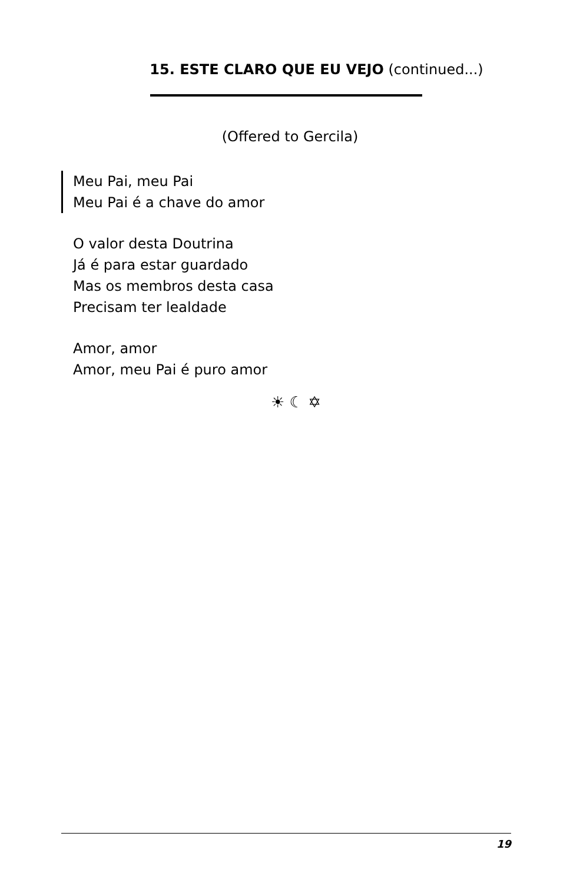15. ESTE CLARO QUE EU VEJO (continued...)
(Offered to Gercila)
Meu Pai, meu Pai
Meu Pai é a chave do amor
O valor desta Doutrina
Já é para estar guardado
Mas os membros desta casa
Precisam ter lealdade
Amor, amor
Amor, meu Pai é puro amor
☀ ☾ ✡
19